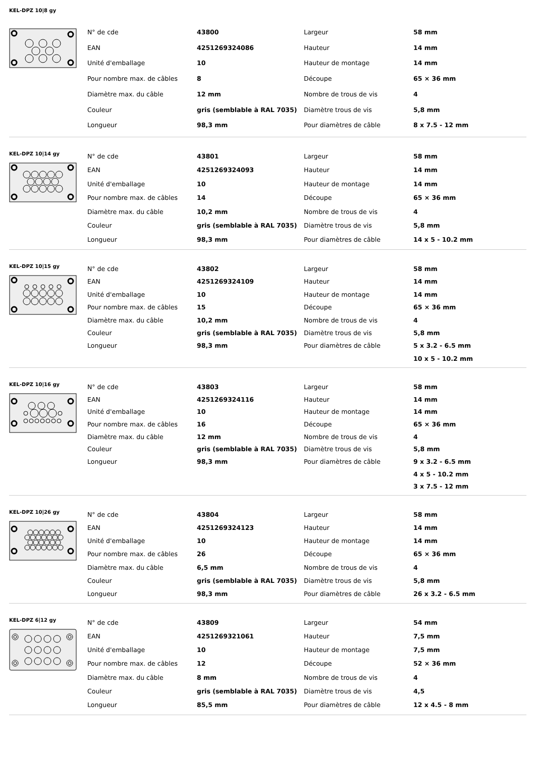KEL-DPZ 10|8 gy
| N° de cde | 43800 | Largeur | 58 mm |
| EAN | 4251269324086 | Hauteur | 14 mm |
| Unité d'emballage | 10 | Hauteur de montage | 14 mm |
| Pour nombre max. de câbles | 8 | Découpe | 65 × 36 mm |
| Diamètre max. du câble | 12 mm | Nombre de trous de vis | 4 |
| Couleur | gris (semblable à RAL 7035) | Diamètre trous de vis | 5,8 mm |
| Longueur | 98,3 mm | Pour diamètres de câble | 8 x 7.5 - 12 mm |
KEL-DPZ 10|14 gy
| N° de cde | 43801 | Largeur | 58 mm |
| EAN | 4251269324093 | Hauteur | 14 mm |
| Unité d'emballage | 10 | Hauteur de montage | 14 mm |
| Pour nombre max. de câbles | 14 | Découpe | 65 × 36 mm |
| Diamètre max. du câble | 10,2 mm | Nombre de trous de vis | 4 |
| Couleur | gris (semblable à RAL 7035) | Diamètre trous de vis | 5,8 mm |
| Longueur | 98,3 mm | Pour diamètres de câble | 14 x 5 - 10.2 mm |
KEL-DPZ 10|15 gy
| N° de cde | 43802 | Largeur | 58 mm |
| EAN | 4251269324109 | Hauteur | 14 mm |
| Unité d'emballage | 10 | Hauteur de montage | 14 mm |
| Pour nombre max. de câbles | 15 | Découpe | 65 × 36 mm |
| Diamètre max. du câble | 10,2 mm | Nombre de trous de vis | 4 |
| Couleur | gris (semblable à RAL 7035) | Diamètre trous de vis | 5,8 mm |
| Longueur | 98,3 mm | Pour diamètres de câble | 5 x 3.2 - 6.5 mm |
| | | | 10 x 5 - 10.2 mm |
KEL-DPZ 10|16 gy
| N° de cde | 43803 | Largeur | 58 mm |
| EAN | 4251269324116 | Hauteur | 14 mm |
| Unité d'emballage | 10 | Hauteur de montage | 14 mm |
| Pour nombre max. de câbles | 16 | Découpe | 65 × 36 mm |
| Diamètre max. du câble | 12 mm | Nombre de trous de vis | 4 |
| Couleur | gris (semblable à RAL 7035) | Diamètre trous de vis | 5,8 mm |
| Longueur | 98,3 mm | Pour diamètres de câble | 9 x 3.2 - 6.5 mm |
| | | | 4 x 5 - 10.2 mm |
| | | | 3 x 7.5 - 12 mm |
KEL-DPZ 10|26 gy
| N° de cde | 43804 | Largeur | 58 mm |
| EAN | 4251269324123 | Hauteur | 14 mm |
| Unité d'emballage | 10 | Hauteur de montage | 14 mm |
| Pour nombre max. de câbles | 26 | Découpe | 65 × 36 mm |
| Diamètre max. du câble | 6,5 mm | Nombre de trous de vis | 4 |
| Couleur | gris (semblable à RAL 7035) | Diamètre trous de vis | 5,8 mm |
| Longueur | 98,3 mm | Pour diamètres de câble | 26 x 3.2 - 6.5 mm |
KEL-DPZ 6|12 gy
| N° de cde | 43809 | Largeur | 54 mm |
| EAN | 4251269321061 | Hauteur | 7,5 mm |
| Unité d'emballage | 10 | Hauteur de montage | 7,5 mm |
| Pour nombre max. de câbles | 12 | Découpe | 52 × 36 mm |
| Diamètre max. du câble | 8 mm | Nombre de trous de vis | 4 |
| Couleur | gris (semblable à RAL 7035) | Diamètre trous de vis | 4,5 |
| Longueur | 85,5 mm | Pour diamètres de câble | 12 x 4.5 - 8 mm |